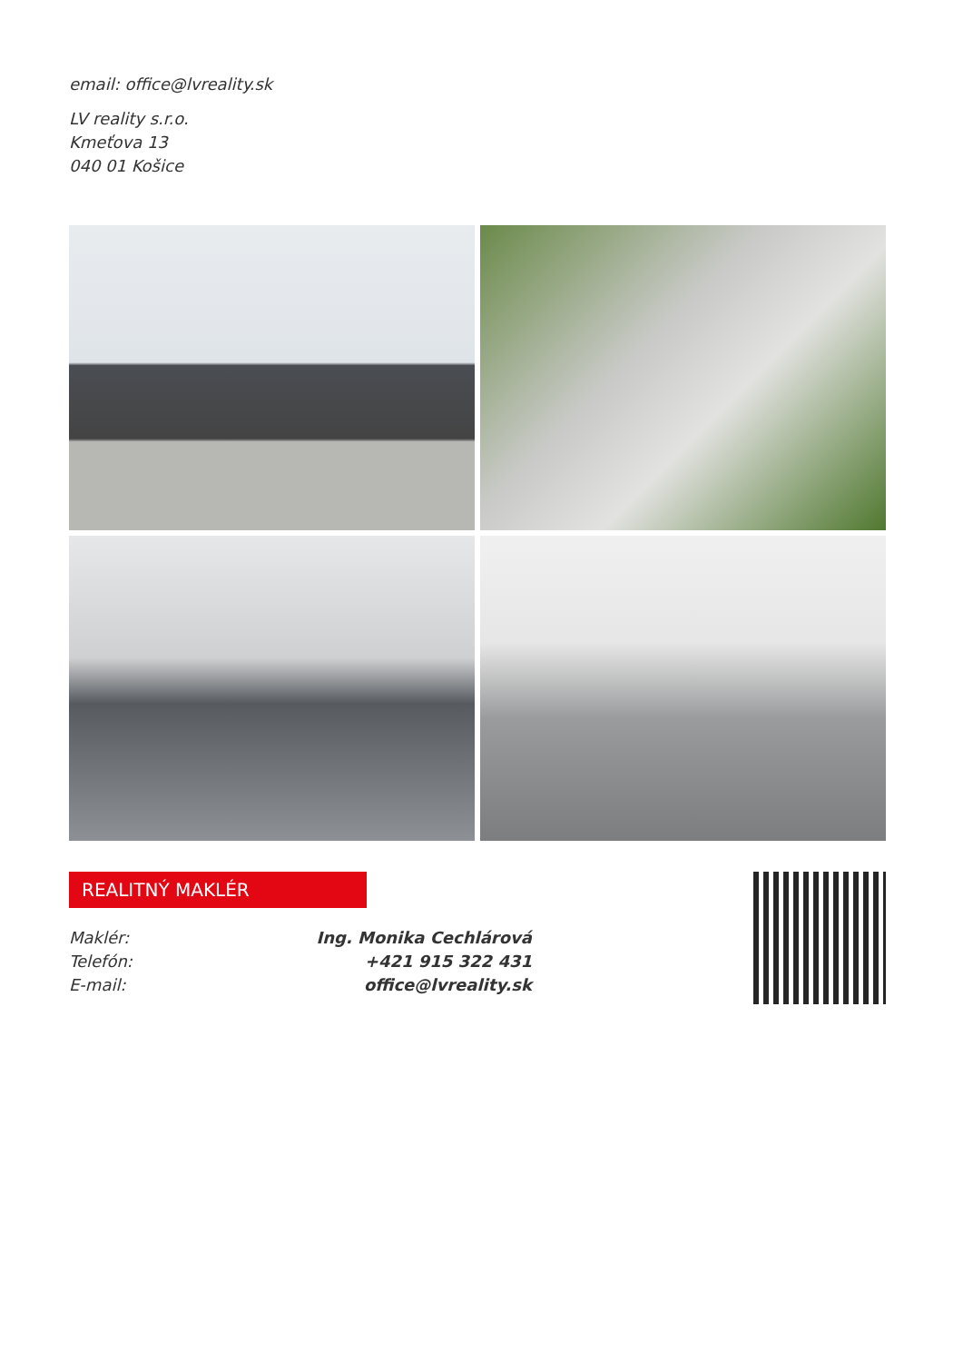email: office@lvreality.sk
LV reality s.r.o.
Kmeťova 13
040 01 Košice
REALITNÝ MAKLÉR
| Maklér: | Ing. Monika Cechlárová |
| Telefón: | +421 915 322 431 |
| E-mail: | office@lvreality.sk |